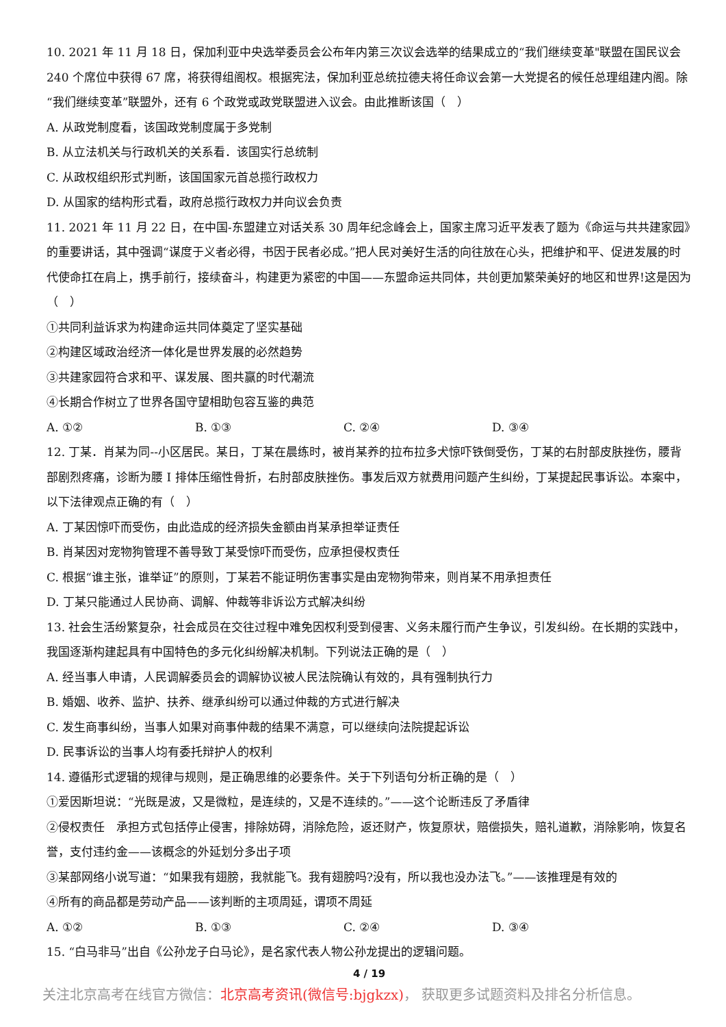10. 2021 年 11 月 18 日，保加利亚中央选举委员会公布年内第三次议会选举的结果成立的“我们继续变革"联盟在国民议会 240 个席位中获得 67 席，将获得组阁权。根据宪法，保加利亚总统拉德夫将任命议会第一大党提名的候任总理组建内阁。除“我们继续变革”联盟外，还有 6 个政党或政党联盟进入议会。由此推断该国（　）
A. 从政党制度看，该国政党制度属于多党制
B. 从立法机关与行政机关的关系看．该国实行总统制
C. 从政权组织形式判断，该国国家元首总揽行政权力
D. 从国家的结构形式看，政府总揽行政权力并向议会负责
11. 2021 年 11 月 22 日，在中国-东盟建立对话关系 30 周年纪念峰会上，国家主席习近平发表了题为《命运与共共建家园》的重要讲话，其中强调“谋度于义者必得，书因于民者必成。”把人民对美好生活的向往放在心头，把维护和平、促进发展的时代使命扛在肩上，携手前行，接续奋斗，构建更为紧密的中国——东盟命运共同体，共创更加繁荣美好的地区和世界!这是因为（　）
①共同利益诉求为构建命运共同体奠定了坚实基础
②构建区域政治经济一体化是世界发展的必然趋势
③共建家园符合求和平、谋发展、图共赢的时代潮流
④长期合作树立了世界各国守望相助包容互鉴的典范
A. ①② B. ①③ C. ②④ D. ③④
12. 丁某．肖某为同--小区居民。某日，丁某在晨练时，被肖某养的拉布拉多犬惊吓铁倒受伤，丁某的右肘部皮肤挫伤，腰背部剧烈疼痛，诊断为腰 I 排体压缩性骨折，右肘部皮肤挫伤。事发后双方就费用问题产生纠纷，丁某提起民事诉讼。本案中，以下法律观点正确的有（　）
A. 丁某因惊吓而受伤，由此造成的经济损失金额由肖某承担举证责任
B. 肖某因对宠物狗管理不善导致丁某受惊吓而受伤，应承担侵权责任
C. 根据“谁主张，谁举证”的原则，丁某若不能证明伤害事实是由宠物狗带来，则肖某不用承担责任
D. 丁某只能通过人民协商、调解、仲裁等非诉讼方式解决纠纷
13. 社会生活纷繁复杂，社会成员在交往过程中难免因权利受到侵害、义务未履行而产生争议，引发纠纷。在长期的实践中，我国逐渐构建起具有中国特色的多元化纠纷解决机制。下列说法正确的是（　）
A. 经当事人申请，人民调解委员会的调解协议被人民法院确认有效的，具有强制执行力
B. 婚姻、收养、监护、扶养、继承纠纷可以通过仲裁的方式进行解决
C. 发生商事纠纷，当事人如果对商事仲裁的结果不满意，可以继续向法院提起诉讼
D. 民事诉讼的当事人均有委托辩护人的权利
14. 遵循形式逻辑的规律与规则，是正确思维的必要条件。关于下列语句分析正确的是（　）
①爱因斯坦说：“光既是波，又是微粒，是连续的，又是不连续的。”——这个论断违反了矛盾律
②侵权责任　承担方式包括停止侵害，排除妨碍，消除危险，返还财产，恢复原状，赔偿损失，赔礼道歉，消除影响，恢复名誉，支付违约金——该概念的外延划分多出子项
③某部网络小说写道：“如果我有翅膀，我就能飞。我有翅膀吗?没有，所以我也没办法飞。”——该推理是有效的
④所有的商品都是劳动产品——该判断的主项周延，谓项不周延
A. ①② B. ①③ C. ②④ D. ③④
15. “白马非马”出自《公孙龙子白马论》，是名家代表人物公孙龙提出的逻辑问题。
4 / 19
关注北京高考在线官方微信：北京高考资讯(微信号:bjgkzx)， 获取更多试题资料及排名分析信息。